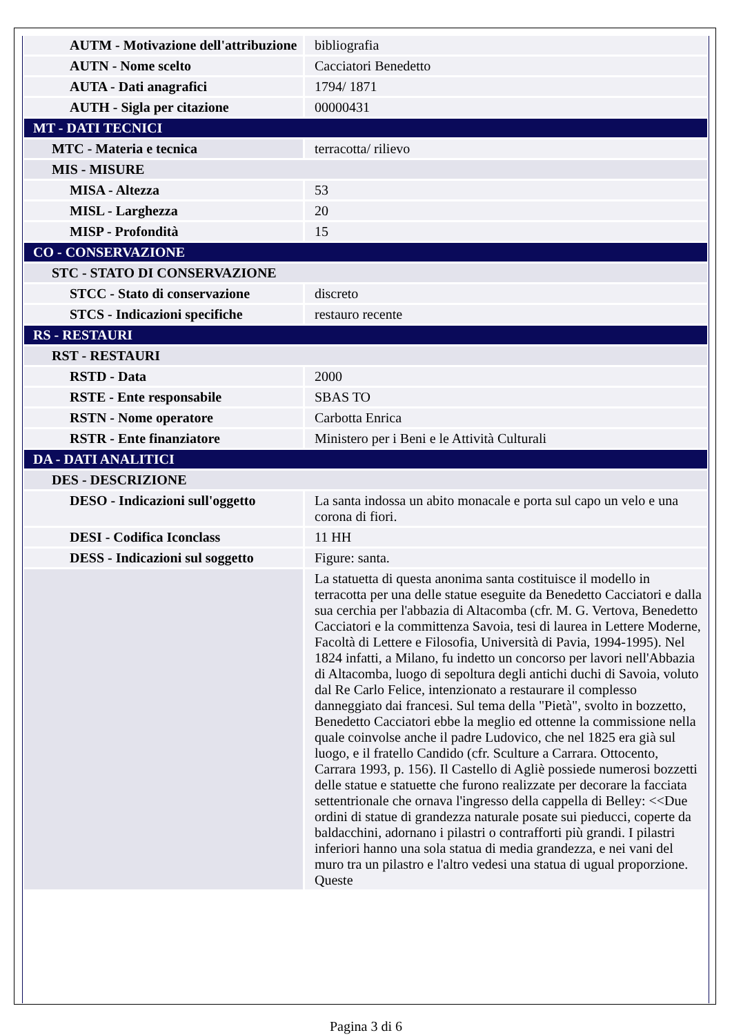| AUTM - Motivazione dell'attribuzione | bibliografia |
| AUTN - Nome scelto | Cacciatori Benedetto |
| AUTA - Dati anagrafici | 1794/ 1871 |
| AUTH - Sigla per citazione | 00000431 |
| MT - DATI TECNICI | |
| MTC - Materia e tecnica | terracotta/ rilievo |
| MIS - MISURE | |
| MISA - Altezza | 53 |
| MISL - Larghezza | 20 |
| MISP - Profondità | 15 |
| CO - CONSERVAZIONE | |
| STC - STATO DI CONSERVAZIONE | |
| STCC - Stato di conservazione | discreto |
| STCS - Indicazioni specifiche | restauro recente |
| RS - RESTAURI | |
| RST - RESTAURI | |
| RSTD - Data | 2000 |
| RSTE - Ente responsabile | SBAS TO |
| RSTN - Nome operatore | Carbotta Enrica |
| RSTR - Ente finanziatore | Ministero per i Beni e le Attività Culturali |
| DA - DATI ANALITICI | |
| DES - DESCRIZIONE | |
| DESO - Indicazioni sull'oggetto | La santa indossa un abito monacale e porta sul capo un velo e una corona di fiori. |
| DESI - Codifica Iconclass | 11 HH |
| DESS - Indicazioni sul soggetto | Figure: santa. |
| | La statuetta di questa anonima santa costituisce il modello in terracotta per una delle statue eseguite da Benedetto Cacciatori e dalla sua cerchia per l'abbazia di Altacomba (cfr. M. G. Vertova, Benedetto Cacciatori e la committenza Savoia, tesi di laurea in Lettere Moderne, Facoltà di Lettere e Filosofia, Università di Pavia, 1994-1995). Nel 1824 infatti, a Milano, fu indetto un concorso per lavori nell'Abbazia di Altacomba, luogo di sepoltura degli antichi duchi di Savoia, voluto dal Re Carlo Felice, intenzionato a restaurare il complesso danneggiato dai francesi. Sul tema della "Pietà", svolto in bozzetto, Benedetto Cacciatori ebbe la meglio ed ottenne la commissione nella quale coinvolse anche il padre Ludovico, che nel 1825 era già sul luogo, e il fratello Candido (cfr. Sculture a Carrara. Ottocento, Carrara 1993, p. 156). Il Castello di Agliè possiede numerosi bozzetti delle statue e statuette che furono realizzate per decorare la facciata settentrionale che ornava l'ingresso della cappella di Belley: <<Due ordini di statue di grandezza naturale posate sui pieducci, coperte da baldacchini, adornano i pilastri o contrafforti più grandi. I pilastri inferiori hanno una sola statua di media grandezza, e nei vani del muro tra un pilastro e l'altro vedesi una statua di ugual proporzione. Queste |
Pagina 3 di 6